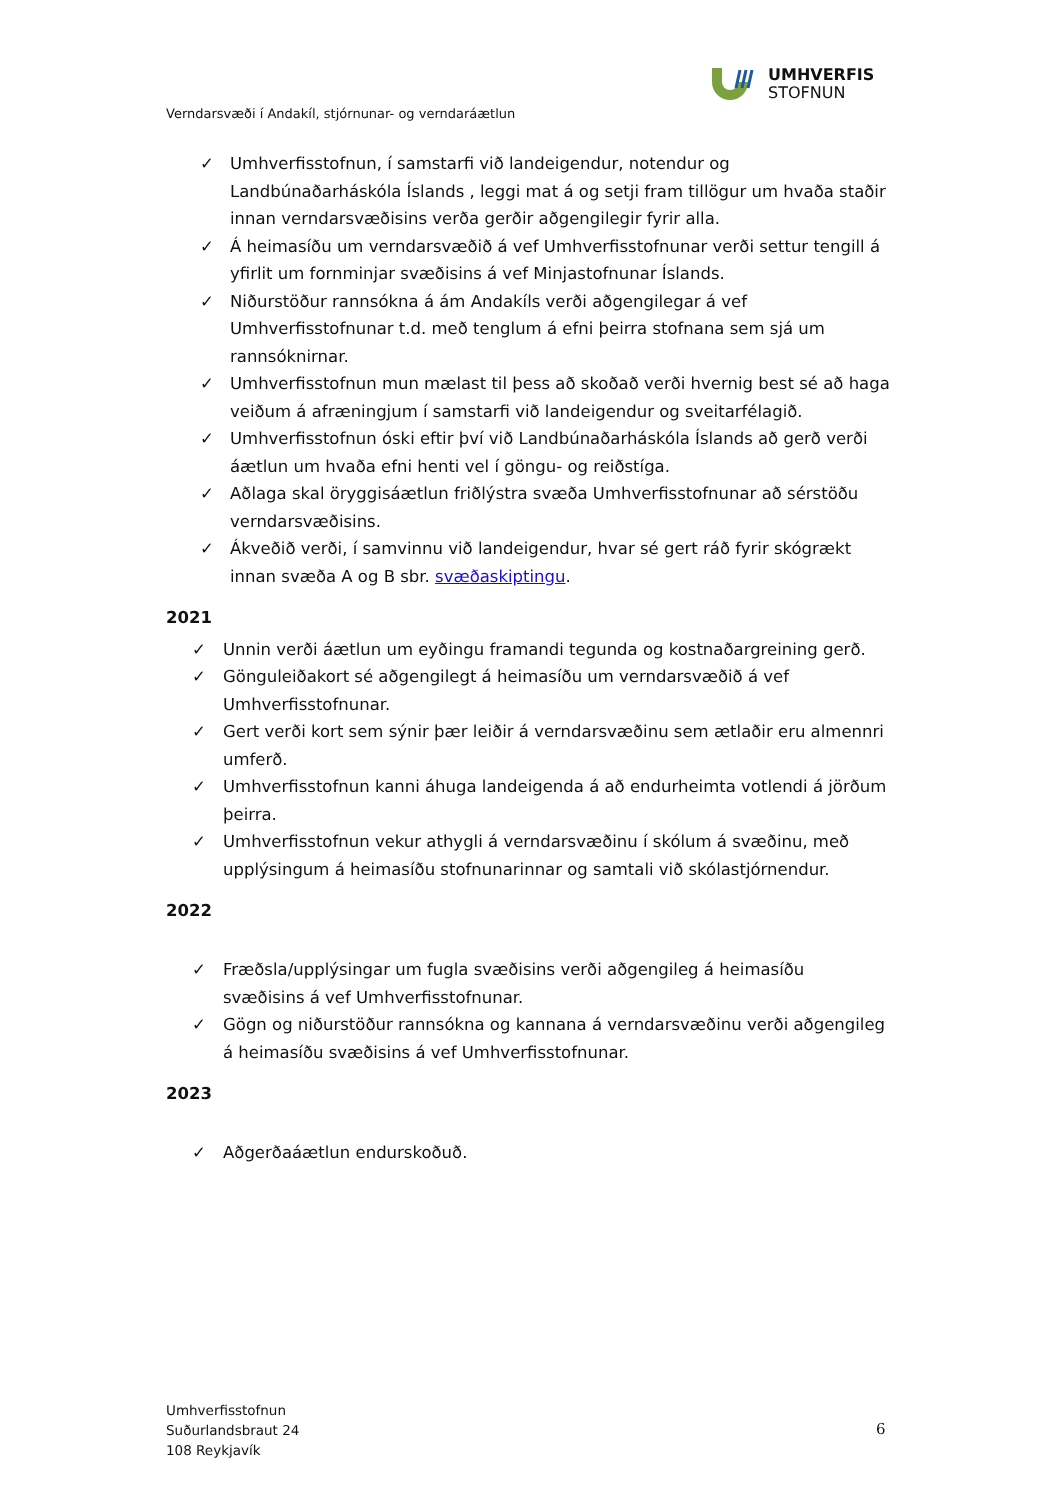UMHVERFIS
STOFNUN
Verndarsvæði í Andakíl, stjórnunar- og verndaráætlun
✓ Umhverfisstofnun, í samstarfi við landeigendur, notendur og Landbúnaðarháskóla Íslands , leggi mat á og setji fram tillögur um hvaða staðir innan verndarsvæðisins verða gerðir aðgengilegir fyrir alla.
✓ Á heimasíðu um verndarsvæðið á vef Umhverfisstofnunar verði settur tengill á yfirlit um fornminjar svæðisins á vef Minjastofnunar Íslands.
✓ Niðurstöður rannsókna á ám Andakíls verði aðgengilegar á vef Umhverfisstofnunar t.d. með tenglum á efni þeirra stofnana sem sjá um rannsóknirnar.
✓ Umhverfisstofnun mun mælast til þess að skoðað verði hvernig best sé að haga veiðum á afræningjum í samstarfi við landeigendur og sveitarfélagið.
✓ Umhverfisstofnun óski eftir því við Landbúnaðarháskóla Íslands að gerð verði áætlun um hvaða efni henti vel í göngu- og reiðstíga.
✓ Aðlaga skal öryggisáætlun friðlýstra svæða Umhverfisstofnunar að sérstöðu verndarsvæðisins.
✓ Ákveðið verði, í samvinnu við landeigendur, hvar sé gert ráð fyrir skógrækt innan svæða A og B sbr. svæðaskiptingu.
2021
✓ Unnin verði áætlun um eyðingu framandi tegunda og kostnaðargreining gerð.
✓ Gönguleiðakort sé aðgengilegt á heimasíðu um verndarsvæðið á vef Umhverfisstofnunar.
✓ Gert verði kort sem sýnir þær leiðir á verndarsvæðinu sem ætlaðir eru almennri umferð.
✓ Umhverfisstofnun kanni áhuga landeigenda á að endurheimta votlendi á jörðum þeirra.
✓ Umhverfisstofnun vekur athygli á verndarsvæðinu í skólum á svæðinu, með upplýsingum á heimasíðu stofnunarinnar og samtali við skólastjórnendur.
2022
✓ Fræðsla/upplýsingar um fugla svæðisins verði aðgengileg á heimasíðu svæðisins á vef Umhverfisstofnunar.
✓ Gögn og niðurstöður rannsókna og kannana á verndarsvæðinu verði aðgengileg á heimasíðu svæðisins á vef Umhverfisstofnunar.
2023
✓ Aðgerðaáætlun endurskoðuð.
Umhverfisstofnun
Suðurlandsbraut 24
108 Reykjavík
6